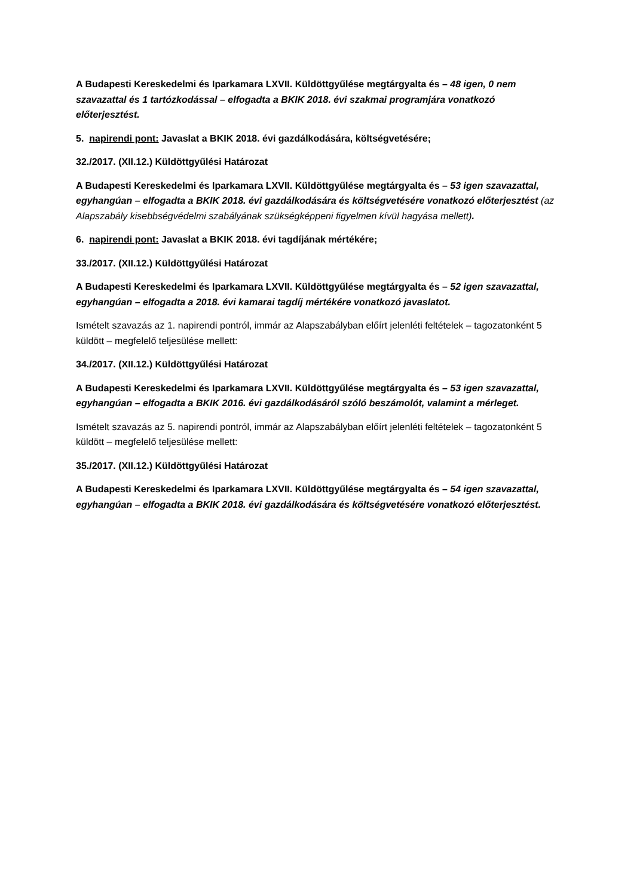A Budapesti Kereskedelmi és Iparkamara LXVII. Küldöttgyűlése megtárgyalta és – 48 igen, 0 nem szavazattal és 1 tartózkodással – elfogadta a BKIK 2018. évi szakmai programjára vonatkozó előterjesztést.
5. napirendi pont: Javaslat a BKIK 2018. évi gazdálkodására, költségvetésére;
32./2017. (XII.12.) Küldöttgyűlési Határozat
A Budapesti Kereskedelmi és Iparkamara LXVII. Küldöttgyűlése megtárgyalta és – 53 igen szavazattal, egyhangúan – elfogadta a BKIK 2018. évi gazdálkodására és költségvetésére vonatkozó előterjesztést (az Alapszabály kisebbségvédelmi szabályának szükségképpeni figyelmen kívül hagyása mellett).
6. napirendi pont: Javaslat a BKIK 2018. évi tagdíjának mértékére;
33./2017. (XII.12.) Küldöttgyűlési Határozat
A Budapesti Kereskedelmi és Iparkamara LXVII. Küldöttgyűlése megtárgyalta és – 52 igen szavazattal, egyhangúan – elfogadta a 2018. évi kamarai tagdíj mértékére vonatkozó javaslatot.
Ismételt szavazás az 1. napirendi pontról, immár az Alapszabályban előírt jelenléti feltételek – tagozatonként 5 küldött – megfelelő teljesülése mellett:
34./2017. (XII.12.) Küldöttgyűlési Határozat
A Budapesti Kereskedelmi és Iparkamara LXVII. Küldöttgyűlése megtárgyalta és – 53 igen szavazattal, egyhangúan – elfogadta a BKIK 2016. évi gazdálkodásáról szóló beszámolót, valamint a mérleget.
Ismételt szavazás az 5. napirendi pontról, immár az Alapszabályban előírt jelenléti feltételek – tagozatonként 5 küldött – megfelelő teljesülése mellett:
35./2017. (XII.12.) Küldöttgyűlési Határozat
A Budapesti Kereskedelmi és Iparkamara LXVII. Küldöttgyűlése megtárgyalta és – 54 igen szavazattal, egyhangúan – elfogadta a BKIK 2018. évi gazdálkodására és költségvetésére vonatkozó előterjesztést.